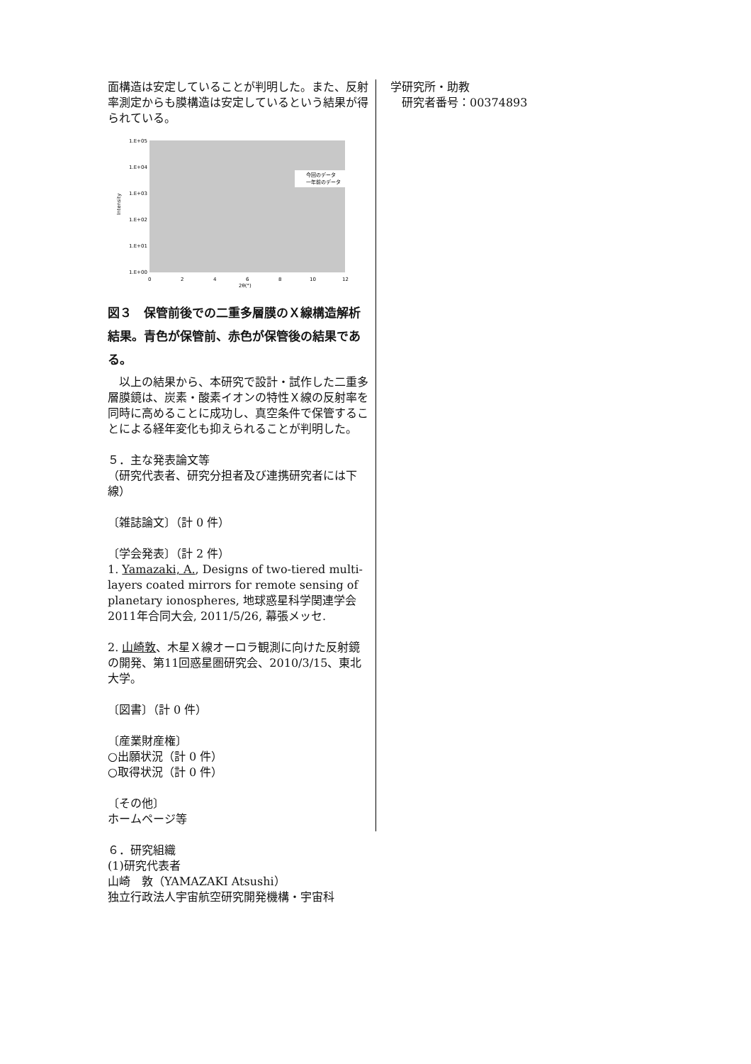面構造は安定していることが判明した。また、反射率測定からも膜構造は安定しているという結果が得られている。
1.E+05
1.E+04
1.E+03
1.E+02
1.E+01
1.E+00
Intensity
0
2
4
6
8
10
12
2θ(°)
今回のデータ
一年前のデータ
図３　保管前後での二重多層膜のＸ線構造解析結果。青色が保管前、赤色が保管後の結果である。
　以上の結果から、本研究で設計・試作した二重多層膜鏡は、炭素・酸素イオンの特性Ｘ線の反射率を同時に高めることに成功し、真空条件で保管することによる経年変化も抑えられることが判明した。
５．主な発表論文等
（研究代表者、研究分担者及び連携研究者には下線）
〔雑誌論文〕（計 0 件）
〔学会発表〕（計 2 件）
1. Yamazaki, A., Designs of two-tiered multi-layers coated mirrors for remote sensing of planetary ionospheres, 地球惑星科学関連学会2011年合同大会, 2011/5/26, 幕張メッセ.
2. 山崎敦、木星Ｘ線オーロラ観測に向けた反射鏡の開発、第11回惑星圏研究会、2010/3/15、東北大学。
〔図書〕（計 0 件）
〔産業財産権〕
○出願状況（計 0 件）
○取得状況（計 0 件）
〔その他〕
ホームページ等
６．研究組織
(1)研究代表者
山崎　敦（YAMAZAKI Atsushi）
独立行政法人宇宙航空研究開発機構・宇宙科
学研究所・助教
　研究者番号：00374893